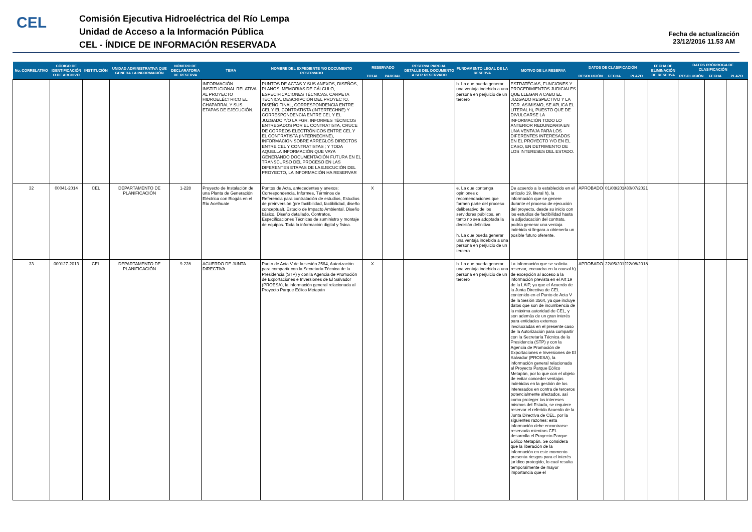CEL
Comisión Ejecutiva Hidroeléctrica del Río Lempa
Unidad de Acceso a la Información Pública
CEL - ÍNDICE DE INFORMACIÓN RESERVADA
Fecha de actualización
23/12/2016 11.53 AM
| No. CORRELATIVO | CÓDIGO DE IDENTIFICACIÓN O DE ARCHIVO | INSTITUCIÓN | UNIDAD ADMINISTRATIVA QUE GENERA LA INFORMACIÓN | NÚMERO DE DECLARATORIA DE RESERVA | TEMA | NOMBRE DEL EXPEDIENTE Y/O DOCUMENTO RESERVADO | RESERVADO | | RESERVA PARCIAL DETALLE DEL DOCUMENTO A SER RESERVADO | FUNDAMENTO LEGAL DE LA RESERVA | MOTIVO DE LA RESERVA | DATOS DE CLASIFICACIÓN | | | FECHA DE ELIMINACIÓN DE RESERVA | DATOS PRÓRROGA DE CLASIFICACIÓN | | |
| --- | --- | --- | --- | --- | --- | --- | --- | --- | --- | --- | --- | --- | --- | --- | --- | --- | --- | --- |
| | | | | | | | TOTAL | PARCIAL | | | | RESOLUCIÓN | FECHA | PLAZO | | RESOLUCIÓN | FECHA | PLAZO |
| | | | | | INFORMACIÓN INSTITUCIONAL RELATIVA AL PROYECTO HIDROELÉCTRICO EL CHAPARRAL Y SUS ETAPAS DE EJECUCIÓN. | PUNTOS DE ACTAS Y SUS ANEXOS, DISEÑOS, PLANOS, MEMORIAS DE CÁLCULO, ESPECIFICACIONES TÉCNICAS, CARPETA TÉCNICA, DESCRIPCIÓN DEL PROYECTO, DISEÑO FINAL, CORRESPONDENCIA ENTRE CEL Y EL CONTRATISTA (INTERTECHNE) Y CORRESPONDENCIA ENTRE CEL Y EL JUZGADO Y/O LA FGR, INFORMES TÉCNICOS ENTREGADOS POR EL CONTRATISTA, CRUCE DE CORREOS ELECTRÓNICOS ENTRE CEL Y EL CONTRATISTA (INTERNECHNE), INFORMACION SOBRE ARREGLOS DIRECTOS ENTRE CEL Y CONTRATISTAS ; Y TODA AQUELLA INFORMACIÓN QUE VAYA GENERANDO DOCUMENTACIÓN FUTURA EN EL TRANSCURSO DEL PROCESO EN LAS DIFERENTES ETAPAS DE LA EJECUCIÓN DEL PROYECTO, LA INFORMACIÓN HA RESERVAR | | | | h. La que pueda generar una ventaja indebida a una persona en perjuicio de un tercero | ESTRATÉGIAS, FUNCIONES Y PROCEDIMIENTOS JUDICIALES QUE LLEGAN A CABO EL JUZGADO RESPECTIVO Y LA FGR. ASIMISMO, SE APLICA EL LITERAL h), PUESTO QUE DE DIVULGARSE LA INFORMACIÓN TODO LO ANTERIOR REDUNDARIA EN UNA VENTAJA PARA LOS DIFERENTES INTERESADOS EN EL PROYECTO Y/O EN EL CASO, EN DETRIMENTO DE LOS INTERESES DEL ESTADO. | | | | | | | |
| 32 | 00041-2014 | CEL | DEPARTAMENTO DE PLANIFICACIÓN | 1-228 | Proyecto de Instalación de una Planta de Generación Eléctrica con Biogás en el Río Acelhuate | Puntos de Acta, antecedentes y anexos; Correspondencia, Informes, Términos de Referencia para contratación de estudios, Estudios de preinversión (pre factibilidad, factibilidad, diseño conceptual), Estudio de Impacto Ambiental, Diseño básico, Diseño detallado, Contratos, Especificaciones Técnicas de suministro y montaje de equipos. Toda la información digital y física. | X | | | e. La que contenga opiniones o recomendaciones que formen parte del proceso deliberativo de los servidores públicos, en tanto no sea adoptada la decisión definitiva h. La que pueda generar una ventaja indebida a una persona en perjuicio de un tercero | De acuerdo a lo establecido en el artículo 19, literal h), la información que se genere durante el proceso de ejecución del proyecto, desde su inicio con los estudios de factibilidad hasta la adjuducación del contrato, podría generar una ventaja indebida si llegara a obtenerla un posible futuro oferente. | APROBADO | 01/08/2014 | 30/07/2021 | | | | |
| 33 | 000127-2013 | CEL | DEPARTAMENTO DE PLANIFICACIÓN | 9-228 | ACUERDO DE JUNTA DIRECTIVA | Punto de Acta V de la sesión 2564, Autorización para compartir con la Secretaría Técnica de la Presidencia (STP) y con la Agencia de Promoción de Exportaciones e Inversiones de El Salvador (PROESA), la información general relacionada al Proyecto Parque Eólico Metapán | X | | | h. La que pueda generar una ventaja indebida a una persona en perjuicio de un tercero | La información que se solicita reservar, encuadra en la causal h) de excepción al acceso a la información prevista en el Art 19 de la LAIP, ya que el Acuerdo de la Junta Directiva de CEL contenido en el Punto de Acta V de la Sesión 3564, ya que incluye datos que son de incumbencia de la máxima autoridad de CEL, y son además de un gran interés para entidades externas involucradas en el presente caso de la Autorización para compartir con la Secretaría Técnica de la Presidencia (STP) y con la Agencia de Promoción de Exportaciones e Inversiones de El Salvador (PROESA), la información general relacionada al Proyecto Parque Eólico Metapán, por lo que con el objeto de evitar conceder ventajas indebidas en la gestión de los interesados en contra de terceros potencialmente afectados, así como proteger los intereses mismos del Estado, se requiere reservar el referido Acuerdo de la Junta Directiva de CEL, por la siguientes razones: esta información debe encontrarse reservada mientras CEL desarrolla el Proyecto Parque Eólico Metapán. Se considera que la liberación de la información en este momento presenta riesgos para el interés jurídico protegido, lo cual resulta temporalmente de mayor importancia que el | APROBADO | 22/05/2012 | 22/08/2018 | | | | |